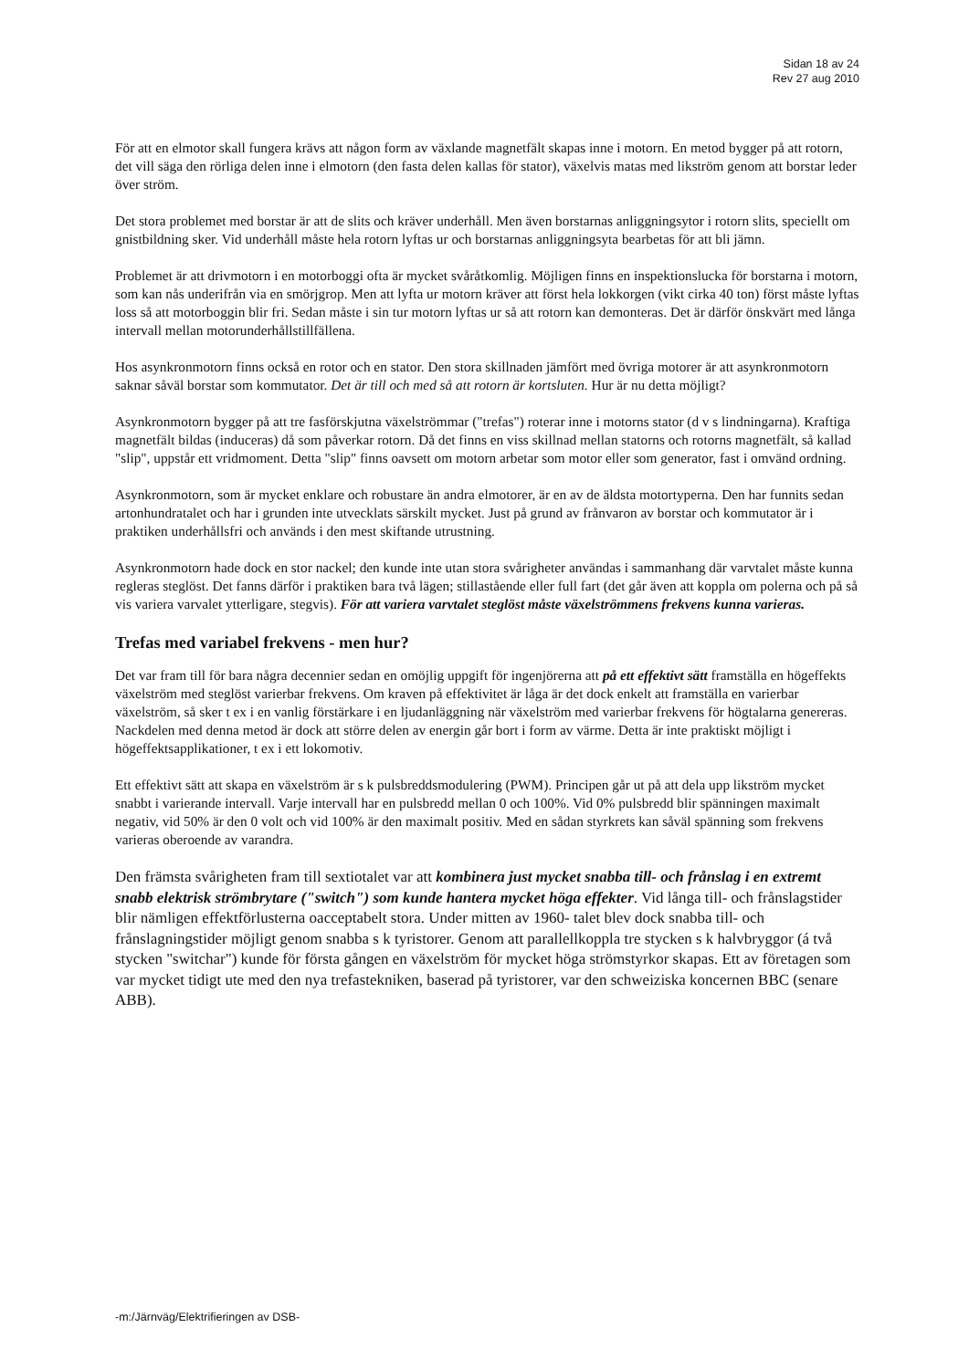Sidan 18 av 24
Rev 27 aug 2010
För att en elmotor skall fungera krävs att någon form av växlande magnetfält skapas inne i motorn. En metod bygger på att rotorn, det vill säga den rörliga delen inne i elmotorn (den fasta delen kallas för stator), växelvis matas med likström genom att borstar leder över ström.
Det stora problemet med borstar är att de slits och kräver underhåll. Men även borstarnas anliggningsytor i rotorn slits, speciellt om gnistbildning sker. Vid underhåll måste hela rotorn lyftas ur och borstarnas anliggningsyta bearbetas för att bli jämn.
Problemet är att drivmotorn i en motorboggi ofta är mycket svåråtkomlig. Möjligen finns en inspektionslucka för borstarna i motorn, som kan nås underifrån via en smörjgrop. Men att lyfta ur motorn kräver att först hela lokkorgen (vikt cirka 40 ton) först måste lyftas loss så att motorboggin blir fri. Sedan måste i sin tur motorn lyftas ur så att rotorn kan demonteras. Det är därför önskvärt med långa intervall mellan motorunderhållstillfällena.
Hos asynkronmotorn finns också en rotor och en stator. Den stora skillnaden jämfört med övriga motorer är att asynkronmotorn saknar såväl borstar som kommutator. Det är till och med så att rotorn är kortsluten. Hur är nu detta möjligt?
Asynkronmotorn bygger på att tre fasförskjutna växelströmmar ("trefas") roterar inne i motorns stator (d v s lindningarna). Kraftiga magnetfält bildas (induceras) då som påverkar rotorn. Då det finns en viss skillnad mellan statorns och rotorns magnetfält, så kallad "slip", uppstår ett vridmoment. Detta "slip" finns oavsett om motorn arbetar som motor eller som generator, fast i omvänd ordning.
Asynkronmotorn, som är mycket enklare och robustare än andra elmotorer, är en av de äldsta motortyperna. Den har funnits sedan artonhundratalet och har i grunden inte utvecklats särskilt mycket. Just på grund av frånvaron av borstar och kommutator är i praktiken underhållsfri och används i den mest skiftande utrustning.
Asynkronmotorn hade dock en stor nackel; den kunde inte utan stora svårigheter användas i sammanhang där varvtalet måste kunna regleras steglöst. Det fanns därför i praktiken bara två lägen; stillastående eller full fart (det går även att koppla om polerna och på så vis variera varvalet ytterligare, stegvis). För att variera varvtalet steglöst måste växelströmmens frekvens kunna varieras.
Trefas med variabel frekvens - men hur?
Det var fram till för bara några decennier sedan en omöjlig uppgift för ingenjörerna att på ett effektivt sätt framställa en högeffekts växelström med steglöst varierbar frekvens. Om kraven på effektivitet är låga är det dock enkelt att framställa en varierbar växelström, så sker t ex i en vanlig förstärkare i en ljudanläggning när växelström med varierbar frekvens för högtalarna genereras. Nackdelen med denna metod är dock att större delen av energin går bort i form av värme. Detta är inte praktiskt möjligt i högeffektsapplikationer, t ex i ett lokomotiv.
Ett effektivt sätt att skapa en växelström är s k pulsbreddsmodulering (PWM). Principen går ut på att dela upp likström mycket snabbt i varierande intervall. Varje intervall har en pulsbredd mellan 0 och 100%. Vid 0% pulsbredd blir spänningen maximalt negativ, vid 50% är den 0 volt och vid 100% är den maximalt positiv. Med en sådan styrkrets kan såväl spänning som frekvens varieras oberoende av varandra.
Den främsta svårigheten fram till sextiotalet var att kombinera just mycket snabba till- och frånslag i en extremt snabb elektrisk strömbrytare ("switch") som kunde hantera mycket höga effekter. Vid långa till- och frånslagstider blir nämligen effektförlusterna oacceptabelt stora. Under mitten av 1960- talet blev dock snabba till- och frånslagningstider möjligt genom snabba s k tyristorer. Genom att parallellkoppla tre stycken s k halvbryggor (á två stycken "switchar") kunde för första gången en växelström för mycket höga strömstyrkor skapas. Ett av företagen som var mycket tidigt ute med den nya trefastekniken, baserad på tyristorer, var den schweiziska koncernen BBC (senare ABB).
-m:/Järnväg/Elektrifieringen av DSB-